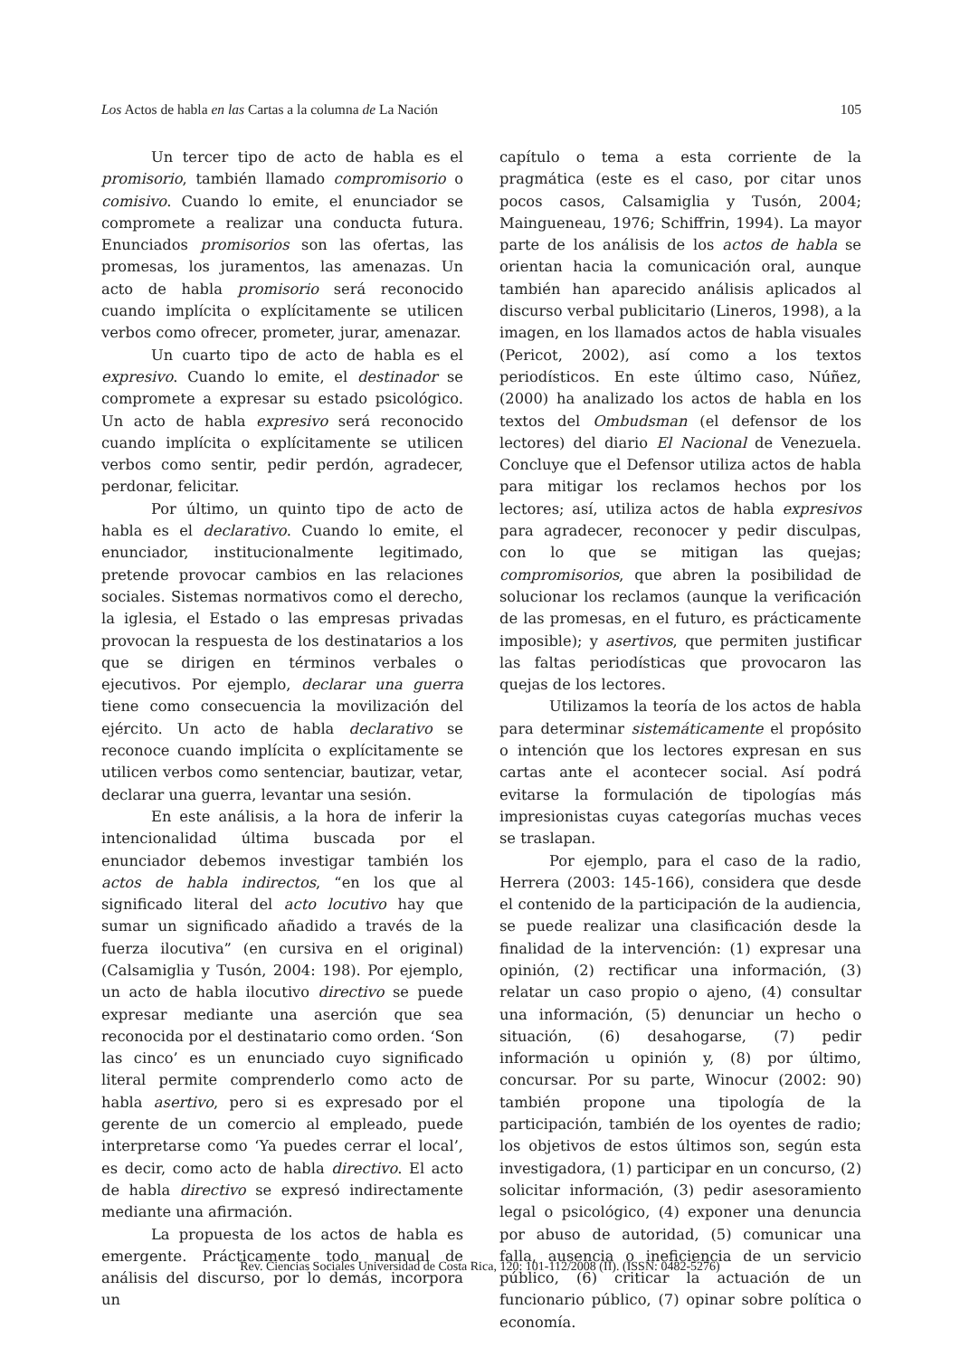Los Actos de habla en las Cartas a la columna de La Nación 105
Un tercer tipo de acto de habla es el promisorio, también llamado compromisorio o comisivo. Cuando lo emite, el enunciador se compromete a realizar una conducta futura. Enunciados promisorios son las ofertas, las promesas, los juramentos, las amenazas. Un acto de habla promisorio será reconocido cuando implícita o explícitamente se utilicen verbos como ofrecer, prometer, jurar, amenazar.
Un cuarto tipo de acto de habla es el expresivo. Cuando lo emite, el destinador se compromete a expresar su estado psicológico. Un acto de habla expresivo será reconocido cuando implícita o explícitamente se utilicen verbos como sentir, pedir perdón, agradecer, perdonar, felicitar.
Por último, un quinto tipo de acto de habla es el declarativo. Cuando lo emite, el enunciador, institucionalmente legitimado, pretende provocar cambios en las relaciones sociales. Sistemas normativos como el derecho, la iglesia, el Estado o las empresas privadas provocan la respuesta de los destinatarios a los que se dirigen en términos verbales o ejecutivos. Por ejemplo, declarar una guerra tiene como consecuencia la movilización del ejército. Un acto de habla declarativo se reconoce cuando implícita o explícitamente se utilicen verbos como sentenciar, bautizar, vetar, declarar una guerra, levantar una sesión.
En este análisis, a la hora de inferir la intencionalidad última buscada por el enunciador debemos investigar también los actos de habla indirectos, “en los que al significado literal del acto locutivo hay que sumar un significado añadido a través de la fuerza ilocutiva” (en cursiva en el original) (Calsamiglia y Tusón, 2004: 198). Por ejemplo, un acto de habla ilocutivo directivo se puede expresar mediante una aserción que sea reconocida por el destinatario como orden. ‘Son las cinco’ es un enunciado cuyo significado literal permite comprenderlo como acto de habla asertivo, pero si es expresado por el gerente de un comercio al empleado, puede interpretarse como ‘Ya puedes cerrar el local’, es decir, como acto de habla directivo. El acto de habla directivo se expresó indirectamente mediante una afirmación.
La propuesta de los actos de habla es emergente. Prácticamente todo manual de análisis del discurso, por lo demás, incorpora un
capítulo o tema a esta corriente de la pragmática (este es el caso, por citar unos pocos casos, Calsamiglia y Tusón, 2004; Maingueneau, 1976; Schiffrin, 1994). La mayor parte de los análisis de los actos de habla se orientan hacia la comunicación oral, aunque también han aparecido análisis aplicados al discurso verbal publicitario (Lineros, 1998), a la imagen, en los llamados actos de habla visuales (Pericot, 2002), así como a los textos periodísticos. En este último caso, Núñez, (2000) ha analizado los actos de habla en los textos del Ombudsman (el defensor de los lectores) del diario El Nacional de Venezuela. Concluye que el Defensor utiliza actos de habla para mitigar los reclamos hechos por los lectores; así, utiliza actos de habla expresivos para agradecer, reconocer y pedir disculpas, con lo que se mitigan las quejas; compromisorios, que abren la posibilidad de solucionar los reclamos (aunque la verificación de las promesas, en el futuro, es prácticamente imposible); y asertivos, que permiten justificar las faltas periodísticas que provocaron las quejas de los lectores.
Utilizamos la teoría de los actos de habla para determinar sistemáticamente el propósito o intención que los lectores expresan en sus cartas ante el acontecer social. Así podrá evitarse la formulación de tipologías más impresionistas cuyas categorías muchas veces se traslapan.
Por ejemplo, para el caso de la radio, Herrera (2003: 145-166), considera que desde el contenido de la participación de la audiencia, se puede realizar una clasificación desde la finalidad de la intervención: (1) expresar una opinión, (2) rectificar una información, (3) relatar un caso propio o ajeno, (4) consultar una información, (5) denunciar un hecho o situación, (6) desahogarse, (7) pedir información u opinión y, (8) por último, concursar. Por su parte, Winocur (2002: 90) también propone una tipología de la participación, también de los oyentes de radio; los objetivos de estos últimos son, según esta investigadora, (1) participar en un concurso, (2) solicitar información, (3) pedir asesoramiento legal o psicológico, (4) exponer una denuncia por abuso de autoridad, (5) comunicar una falla, ausencia o ineficiencia de un servicio público, (6) criticar la actuación de un funcionario público, (7) opinar sobre política o economía.
Rev. Ciencias Sociales Universidad de Costa Rica, 120: 101-112/2008 (II). (ISSN: 0482-5276)